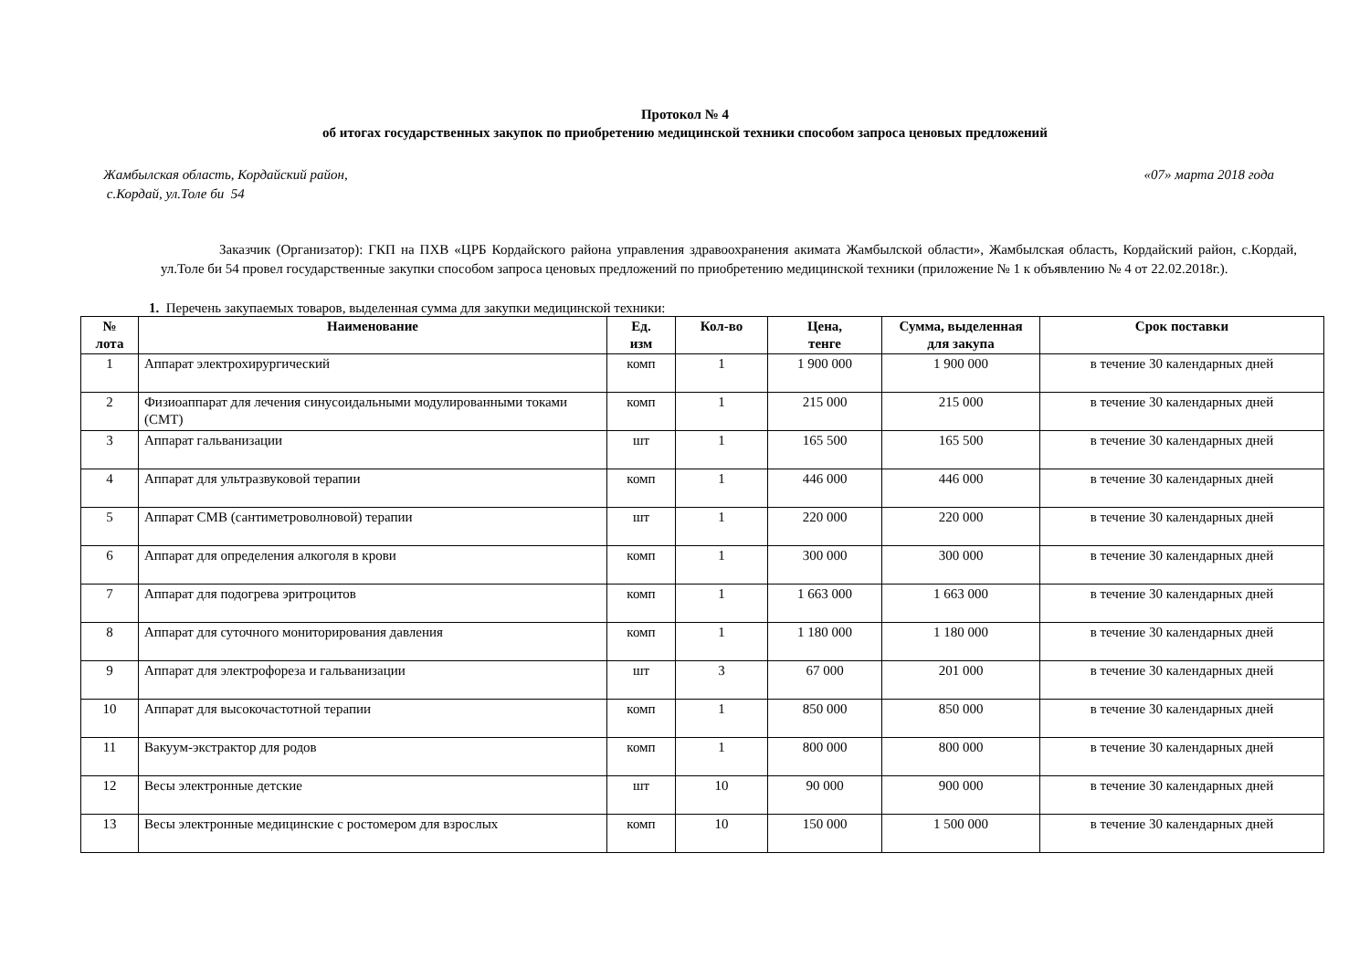Протокол № 4
об итогах государственных закупок по приобретению медицинской техники способом запроса ценовых предложений
Жамбылская область, Кордайский район,
с.Кордай, ул.Толе би 54
«07» марта 2018 года
Заказчик (Организатор): ГКП на ПХВ «ЦРБ Кордайского района управления здравоохранения акимата Жамбылской области», Жамбылская область, Кордайский район, с.Кордай, ул.Толе би 54 провел государственные закупки способом запроса ценовых предложений по приобретению медицинской техники (приложение № 1 к объявлению № 4 от 22.02.2018г.).
1. Перечень закупаемых товаров, выделенная сумма для закупки медицинской техники:
| № лота | Наименование | Ед. изм | Кол-во | Цена, тенге | Сумма, выделенная для закупа | Срок поставки |
| --- | --- | --- | --- | --- | --- | --- |
| 1 | Аппарат электрохирургический | комп | 1 | 1 900 000 | 1 900 000 | в течение 30 календарных дней |
| 2 | Физиоаппарат для лечения синусоидальными модулированными токами (СМТ) | комп | 1 | 215 000 | 215 000 | в течение 30 календарных дней |
| 3 | Аппарат гальванизации | шт | 1 | 165 500 | 165 500 | в течение 30 календарных дней |
| 4 | Аппарат для ультразвуковой терапии | комп | 1 | 446 000 | 446 000 | в течение 30 календарных дней |
| 5 | Аппарат СМВ (сантиметроволновой) терапии | шт | 1 | 220 000 | 220 000 | в течение 30 календарных дней |
| 6 | Аппарат для определения алкоголя в крови | комп | 1 | 300 000 | 300 000 | в течение 30 календарных дней |
| 7 | Аппарат для подогрева эритроцитов | комп | 1 | 1 663 000 | 1 663 000 | в течение 30 календарных дней |
| 8 | Аппарат для суточного мониторирования давления | комп | 1 | 1 180 000 | 1 180 000 | в течение 30 календарных дней |
| 9 | Аппарат для электрофореза и гальванизации | шт | 3 | 67 000 | 201 000 | в течение 30 календарных дней |
| 10 | Аппарат для высокочастотной терапии | комп | 1 | 850 000 | 850 000 | в течение 30 календарных дней |
| 11 | Вакуум-экстрактор для родов | комп | 1 | 800 000 | 800 000 | в течение 30 календарных дней |
| 12 | Весы электронные детские | шт | 10 | 90 000 | 900 000 | в течение 30 календарных дней |
| 13 | Весы электронные медицинские с ростомером для взрослых | комп | 10 | 150 000 | 1 500 000 | в течение 30 календарных дней |